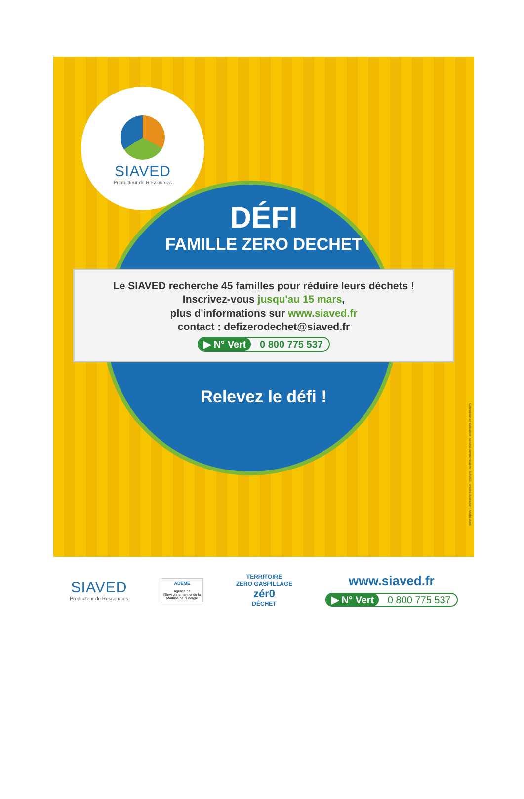SIAVED
Producteur de Ressources
DÉFI
FAMILLE ZERO DECHET
Le SIAVED recherche 45 familles pour réduire leurs déchets !
Inscrivez-vous jusqu'au 15 mars,
plus d'informations sur www.siaved.fr
contact : defizerodechet@siaved.fr
▶ N° Vert 0 800 775 537
Relevez le défi !
Conception et réalisation : service communication / SIAVED - crédits illustration : Adobe stock
SIAVED
Producteur de Ressources
ADEME
Agence de l'Environnement et de la Maîtrise de l'Energie
TERRITOIRE
ZERO GASPILLAGE
zér0
DÉCHET
www.siaved.fr
▶ N° Vert 0 800 775 537